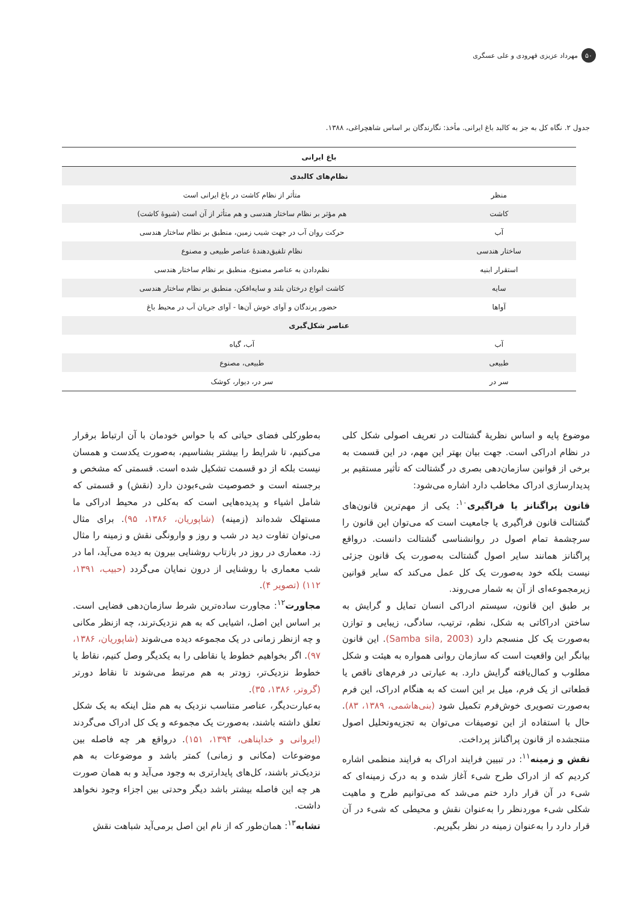۵۰ مهرداد عزیزی قهرودی و علی عسگری
جدول ۲. نگاه کل به جز به کالبد باغ ایرانی. مأخذ: نگارندگان بر اساس شاهچراغی، ۱۳۸۸.
| باغ ایرانی | |
| --- | --- |
| نظام‌های کالبدی | |
| منظر | متأثر از نظام کاشت در باغ ایرانی است |
| کاشت | هم مؤثر بر نظام ساختار هندسی و هم متأثر از آن است (شیوهٔ کاشت) |
| آب | حرکت روان آب در جهت شیب زمین، منطبق بر نظام ساختار هندسی |
| ساختار هندسی | نظام تلفیق‌دهندهٔ عناصر طبیعی و مصنوع |
| استقرار ابنیه | نظم‌دادن به عناصر مصنوع، منطبق بر نظام ساختار هندسی |
| سایه | کاشت انواع درختان بلند و سایه‌افکن، منطبق بر نظام ساختار هندسی |
| آواها | حضور پرندگان و آوای خوش آن‌ها - آوای جریان آب در محیط باغ |
| عناصر شکل‌گیری | |
| آب | آب، گیاه |
| طبیعی | طبیعی، مصنوع |
| سر در | سر در، دیوار، کوشک |
موضوع پایه و اساس نظریهٔ گشتالت در تعریف اصولی شکل کلی در نظام ادراکی است. جهت بیان بهتر این مهم، در این قسمت به برخی از قوانین سازمان‌دهی بصری در گشتالت که تأثیر مستقیم بر پدیدارسازی ادراک مخاطب دارد اشاره می‌شود:
قانون پراگنانز یا فراگیری<sup>۱۰</sup>: یکی از مهم‌ترین قانون‌های گشتالت قانون فراگیری یا جامعیت است که می‌توان این قانون را سرچشمهٔ تمام اصول در روانشناسی گشتالت دانست. درواقع پراگنانز همانند سایر اصول گشتالت به‌صورت یک قانون جزئی نیست بلکه خود به‌صورت یک کل عمل می‌کند که سایر قوانین زیرمجموعه‌ای از آن به شمار می‌روند.
بر طبق این قانون، سیستم ادراکی انسان تمایل و گرایش به ساختن ادراکاتی به شکل، نظم، ترتیب، سادگی، زیبایی و توازن به‌صورت یک کل منسجم دارد (Samba sila, 2003). این قانون بیانگر این واقعیت است که سازمان روانی همواره به هیئت و شکل مطلوب و کمال‌یافته گرایش دارد. به عبارتی در فرم‌های ناقص یا قطعاتی از یک فرم، میل بر این است که به هنگام ادراک، این فرم به‌صورت تصویری خوش‌فرم تکمیل شود (بنی‌هاشمی، ۱۳۸۹، ۸۳). حال با استفاده از این توصیفات می‌توان به تجزیه‌وتحلیل اصول منتجشده از قانون پراگنانز پرداخت.
نقش و زمینه<sup>۱۱</sup>: در تبیین فرایند ادراک به فرایند منظمی اشاره کردیم که از ادراک طرح شیء آغاز شده و به درک زمینه‌ای که شیء در آن قرار دارد ختم می‌شد که می‌توانیم طرح و ماهیت شکلی شیء موردنظر را به‌عنوان نقش و محیطی که شیء در آن قرار دارد را به‌عنوان زمینه در نظر بگیریم.
به‌طورکلی فضای حیاتی که با حواس خودمان با آن ارتباط برقرار می‌کنیم، تا شرایط را بیشتر بشناسیم، به‌صورت یکدست و همسان نیست بلکه از دو قسمت تشکیل شده است. قسمتی که مشخص و برجسته است و خصوصیت شیءبودن دارد (نقش) و قسمتی که شامل اشیاء و پدیده‌هایی است که به‌کلی در محیط ادراکی ما مستهلک شده‌اند (زمینه) (شاپوریان، ۱۳۸۶، ۹۵). برای مثال می‌توان تفاوت دید در شب و روز و وارونگی نقش و زمینه را مثال زد. معماری در روز در بازتاب روشنایی بیرون به دیده می‌آید، اما در شب معماری با روشنایی از درون نمایان می‌گردد (حبیب، ۱۳۹۱، ۱۱۲) (تصویر ۴).
مجاورت<sup>۱۲</sup>: مجاورت ساده‌ترین شرط سازمان‌دهی فضایی است. بر اساس این اصل، اشیایی که به هم نزدیک‌ترند، چه ازنظر مکانی و چه ازنظر زمانی در یک مجموعه دیده می‌شوند (شاپوریان، ۱۳۸۶، ۹۷). اگر بخواهیم خطوط یا نقاطی را به یکدیگر وصل کنیم، نقاط یا خطوط نزدیک‌تر، زودتر به هم مرتبط می‌شوند تا نقاط دورتر (گروتر، ۱۳۸۶، ۳۵).
به‌عبارت‌دیگر، عناصر متناسب نزدیک به هم مثل اینکه به یک شکل تعلق داشته باشند، به‌صورت یک مجموعه و یک کل ادراک می‌گردند (ایروانی و خداپناهی، ۱۳۹۴، ۱۵۱). درواقع هر چه فاصله بین موضوعات (مکانی و زمانی) کمتر باشد و موضوعات به هم نزدیک‌تر باشند، کل‌های پایدارتری به وجود می‌آید و به همان صورت هر چه این فاصله بیشتر باشد دیگر وحدتی بین اجزاء وجود نخواهد داشت.
تشابه<sup>۱۳</sup>: همان‌طور که از نام این اصل برمی‌آید شباهت نقش